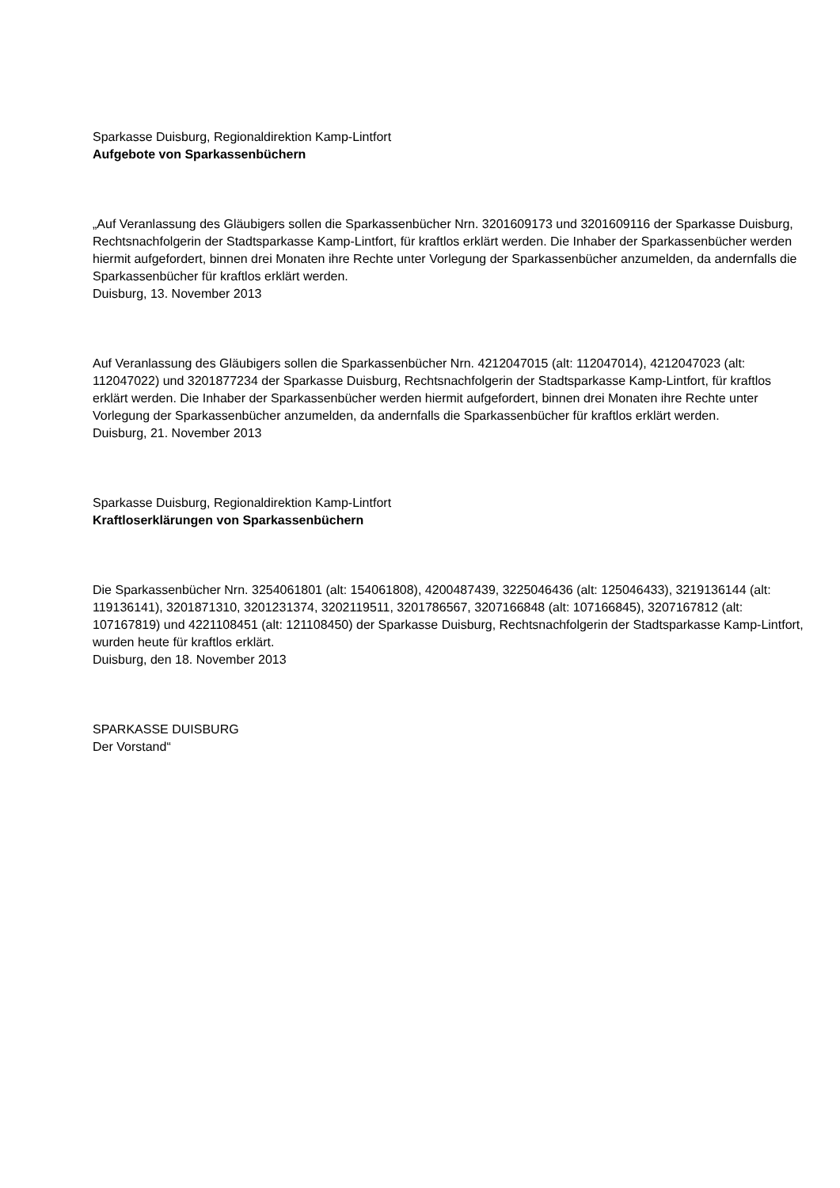Sparkasse Duisburg, Regionaldirektion Kamp-Lintfort
Aufgebote von Sparkassenbüchern
„Auf Veranlassung des Gläubigers sollen die Sparkassenbücher Nrn. 3201609173 und 3201609116 der Sparkasse Duisburg, Rechtsnachfolgerin der Stadtsparkasse Kamp-Lintfort, für kraftlos erklärt werden. Die Inhaber der Sparkassenbücher werden hiermit aufgefordert, binnen drei Monaten ihre Rechte unter Vorlegung der Sparkassenbücher anzumelden, da andernfalls die Sparkassenbücher für kraftlos erklärt werden.
Duisburg, 13. November 2013
Auf Veranlassung des Gläubigers sollen die Sparkassenbücher Nrn. 4212047015 (alt: 112047014), 4212047023 (alt: 112047022) und 3201877234 der Sparkasse Duisburg, Rechtsnachfolgerin der Stadtsparkasse Kamp-Lintfort, für kraftlos erklärt werden. Die Inhaber der Sparkassenbücher werden hiermit aufgefordert, binnen drei Monaten ihre Rechte unter Vorlegung der Sparkassenbücher anzumelden, da andernfalls die Sparkassenbücher für kraftlos erklärt werden.
Duisburg, 21. November 2013
Sparkasse Duisburg, Regionaldirektion Kamp-Lintfort
Kraftloserklärungen von Sparkassenbüchern
Die Sparkassenbücher Nrn. 3254061801 (alt: 154061808), 4200487439, 3225046436 (alt: 125046433), 3219136144 (alt: 119136141), 3201871310, 3201231374, 3202119511, 3201786567, 3207166848 (alt: 107166845), 3207167812 (alt: 107167819) und 4221108451 (alt: 121108450) der Sparkasse Duisburg, Rechtsnachfolgerin der Stadtsparkasse Kamp-Lintfort, wurden heute für kraftlos erklärt.
Duisburg, den 18. November 2013
SPARKASSE DUISBURG
Der Vorstand“